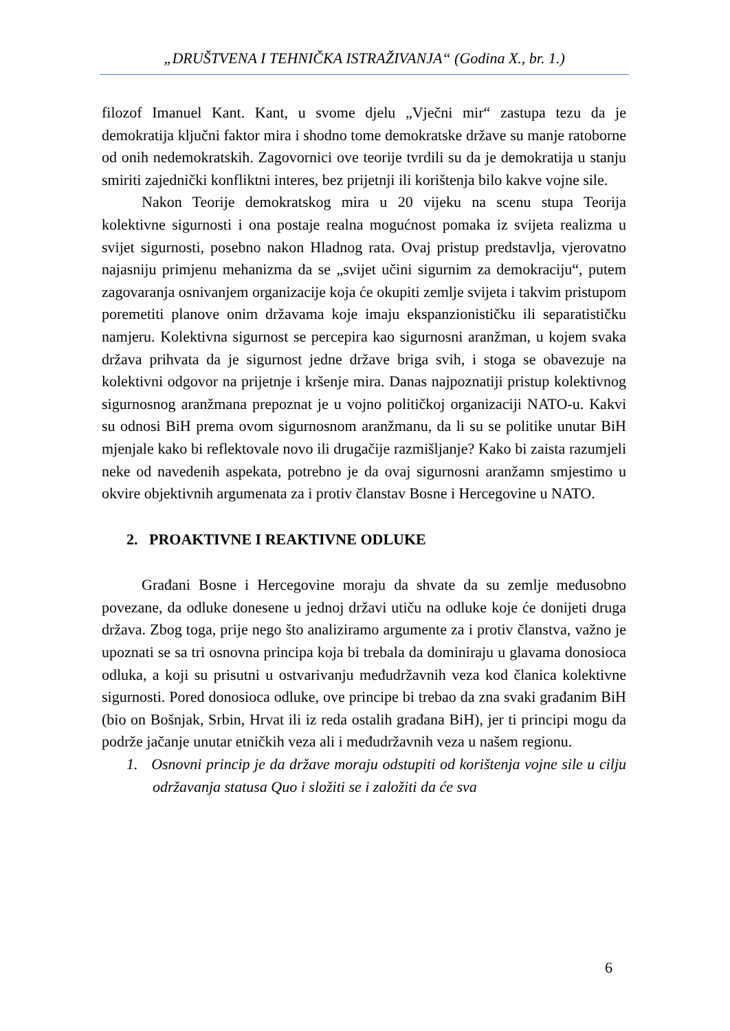„DRUŠTVENA I TEHNIČKA ISTRAŽIVANJA“ (Godina X., br. 1.)
filozof Imanuel Kant. Kant, u svome djelu „Vječni mir“ zastupa tezu da je demokratija ključni faktor mira i shodno tome demokratske države su manje ratoborne od onih nedemokratskih. Zagovornici ove teorije tvrdili su da je demokratija u stanju smiriti zajednički konfliktni interes, bez prijetnji ili korištenja bilo kakve vojne sile.
Nakon Teorije demokratskog mira u 20 vijeku na scenu stupa Teorija kolektivne sigurnosti i ona postaje realna mogućnost pomaka iz svijeta realizma u svijet sigurnosti, posebno nakon Hladnog rata. Ovaj pristup predstavlja, vjerovatno najasniju primjenu mehanizma da se „svijet učini sigurnim za demokraciju“, putem zagovaranja osnivanjem organizacije koja će okupiti zemlje svijeta i takvim pristupom poremetiti planove onim državama koje imaju ekspanzionističku ili separatističku namjeru. Kolektivna sigurnost se percepira kao sigurnosni aranžman, u kojem svaka država prihvata da je sigurnost jedne države briga svih, i stoga se obavezuje na kolektivni odgovor na prijetnje i kršenje mira. Danas najpoznatiji pristup kolektivnog sigurnosnog aranžmana prepoznat je u vojno političkoj organizaciji NATO-u. Kakvi su odnosi BiH prema ovom sigurnosnom aranžmanu, da li su se politike unutar BiH mjenjale kako bi reflektovale novo ili drugačije razmišljanje? Kako bi zaista razumjeli neke od navedenih aspekata, potrebno je da ovaj sigurnosni aranžamn smjestimo u okvire objektivnih argumenata za i protiv članstav Bosne i Hercegovine u NATO.
2. PROAKTIVNE I REAKTIVNE ODLUKE
Građani Bosne i Hercegovine moraju da shvate da su zemlje međusobno povezane, da odluke donesene u jednoj državi utiču na odluke koje će donijeti druga država. Zbog toga, prije nego što analiziramo argumente za i protiv članstva, važno je upoznati se sa tri osnovna principa koja bi trebala da dominiraju u glavama donosioca odluka, a koji su prisutni u ostvarivanju međudržavnih veza kod članica kolektivne sigurnosti. Pored donosioca odluke, ove principe bi trebao da zna svaki građanim BiH (bio on Bošnjak, Srbin, Hrvat ili iz reda ostalih građana BiH), jer ti principi mogu da podrže jačanje unutar etničkih veza ali i međudržavnih veza u našem regionu.
1. Osnovni princip je da države moraju odstupiti od korištenja vojne sile u cilju održavanja statusa Quo i složiti se i založiti da će sva
6